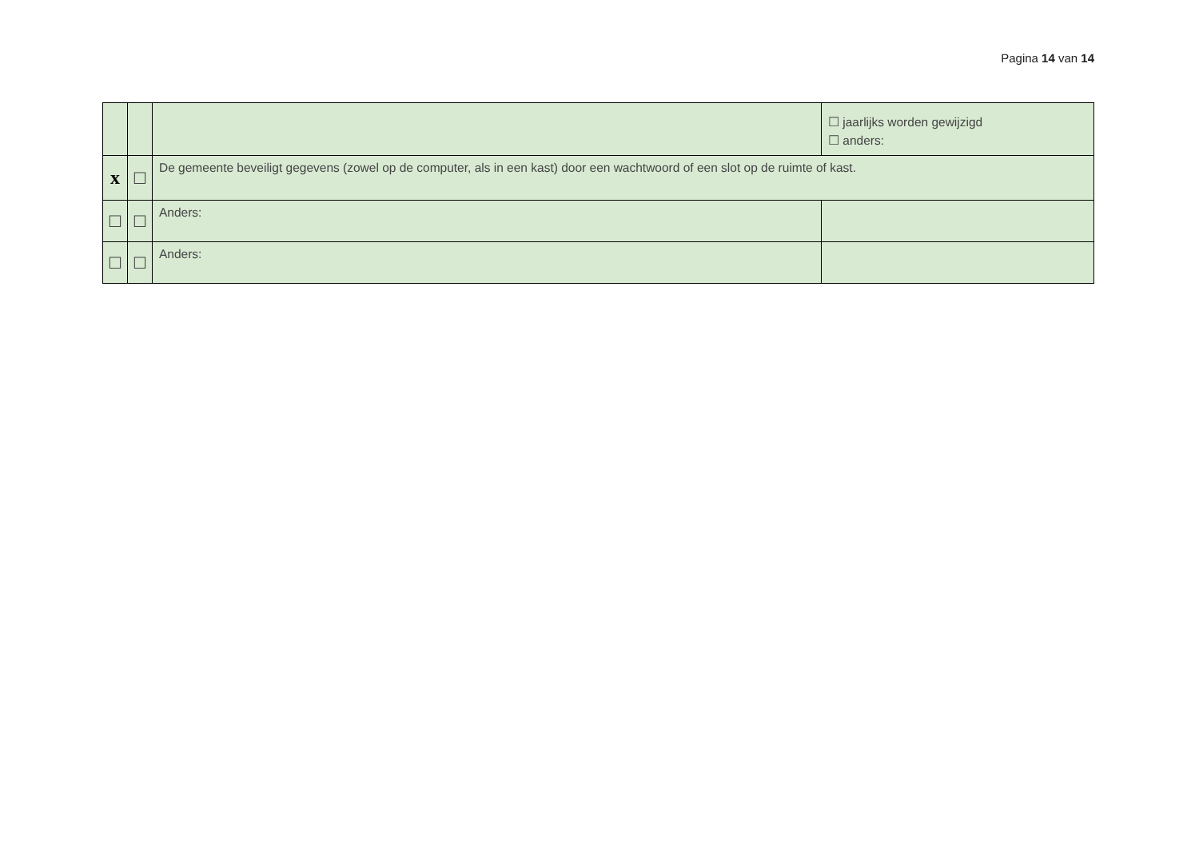Pagina 14 van 14
| | | | ☐ jaarlijks worden gewijzigd ☐ anders: |
| x | ☐ | De gemeente beveiligt gegevens (zowel op de computer, als in een kast) door een wachtwoord of een slot op de ruimte of kast. | |
| ☐ | ☐ | Anders: | |
| ☐ | ☐ | Anders: | |